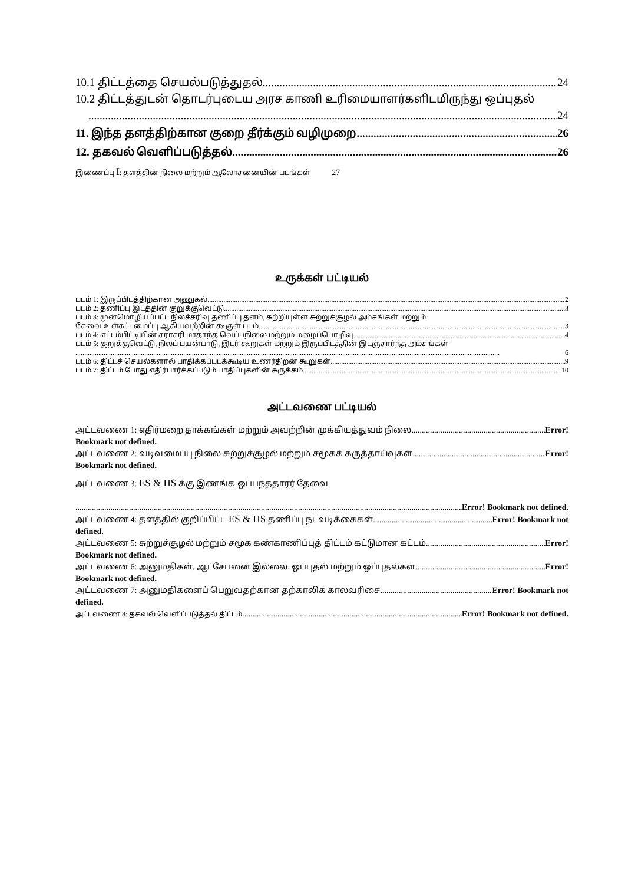10.1 திட்டத்தை செயல்படுத்துதல் 24
10.2 திட்டத்துடன் தொடர்புடைய அரச காணி உரிமையாளர்களிடமிருந்து ஒப்புதல்
24
11. இந்த தளத்திற்கான குறை தீர்க்கும் வழிமுறை 26
12. தகவல் வெளிப்படுத்தல் 26
இணைப்பு I: தளத்தின் நிலை மற்றும் ஆலோசனையின் படங்கள் 27
உருக்கள் பட்டியல்
படம் 1: இருப்பிடத்திற்கான அணுகல் 2
படம் 2: தணிப்பு இடத்தின் குறுக்குவெட்டு 3
படம் 3: முன்மொழியப்பட்ட நிலச்சரிவு தணிப்பு தளம், சுற்றியுள்ள சுற்றுச்சூழல் அம்சங்கள் மற்றும்
சேவை உள்கட்டமைப்பு ஆகியவற்றின் கூகுள் படம். 3
படம் 4: எட்டம்பிட்டியின் சராசரி மாதாந்த வெப்பநிலை மற்றும் மழைப்பொழிவு 4
படம் 5: குறுக்குவெட்டு, நிலப் பயன்பாடு, இடர் கூறுகள் மற்றும் இருப்பிடத்தின் இடஞ்சார்ந்த அம்சங்கள்
6
படம் 6: திட்டச் செயல்களால் பாதிக்கப்படக்கூடிய உணர்திறன் கூறுகள் 9
படம் 7: திட்டம் போது எதிர்பார்க்கப்படும் பாதிப்புகளின் சுருக்கம் 10
அட்டவணை பட்டியல்
அட்டவணை 1: எதிர்மறை தாக்கங்கள் மற்றும் அவற்றின் முக்கியத்துவம் நிலை Error!
Bookmark not defined.
அட்டவணை 2: வடிவமைப்பு நிலை சுற்றுச்சூழல் மற்றும் சமூகக் கருத்தாய்வுகள் Error!
Bookmark not defined.
அட்டவணை 3: ES & HS க்கு இணங்க ஒப்பந்ததாரர் தேவை
Error! Bookmark not defined.
அட்டவணை 4: தளத்தில் குறிப்பிட்ட ES & HS தணிப்பு நடவடிக்கைகள் Error! Bookmark not
defined.
அட்டவணை 5: சுற்றுச்சூழல் மற்றும் சமூக கண்காணிப்புத் திட்டம் கட்டுமான கட்டம் Error!
Bookmark not defined.
அட்டவணை 6: அனுமதிகள், ஆட்சேபனை இல்லை, ஒப்புதல் மற்றும் ஒப்புதல்கள் Error!
Bookmark not defined.
அட்டவணை 7: அனுமதிகளைப் பெறுவதற்கான தற்காலிக காலவரிசை Error! Bookmark not
defined.
அட்டவணை 8: தகவல் வெளிப்படுத்தல் திட்டம் Error! Bookmark not defined.